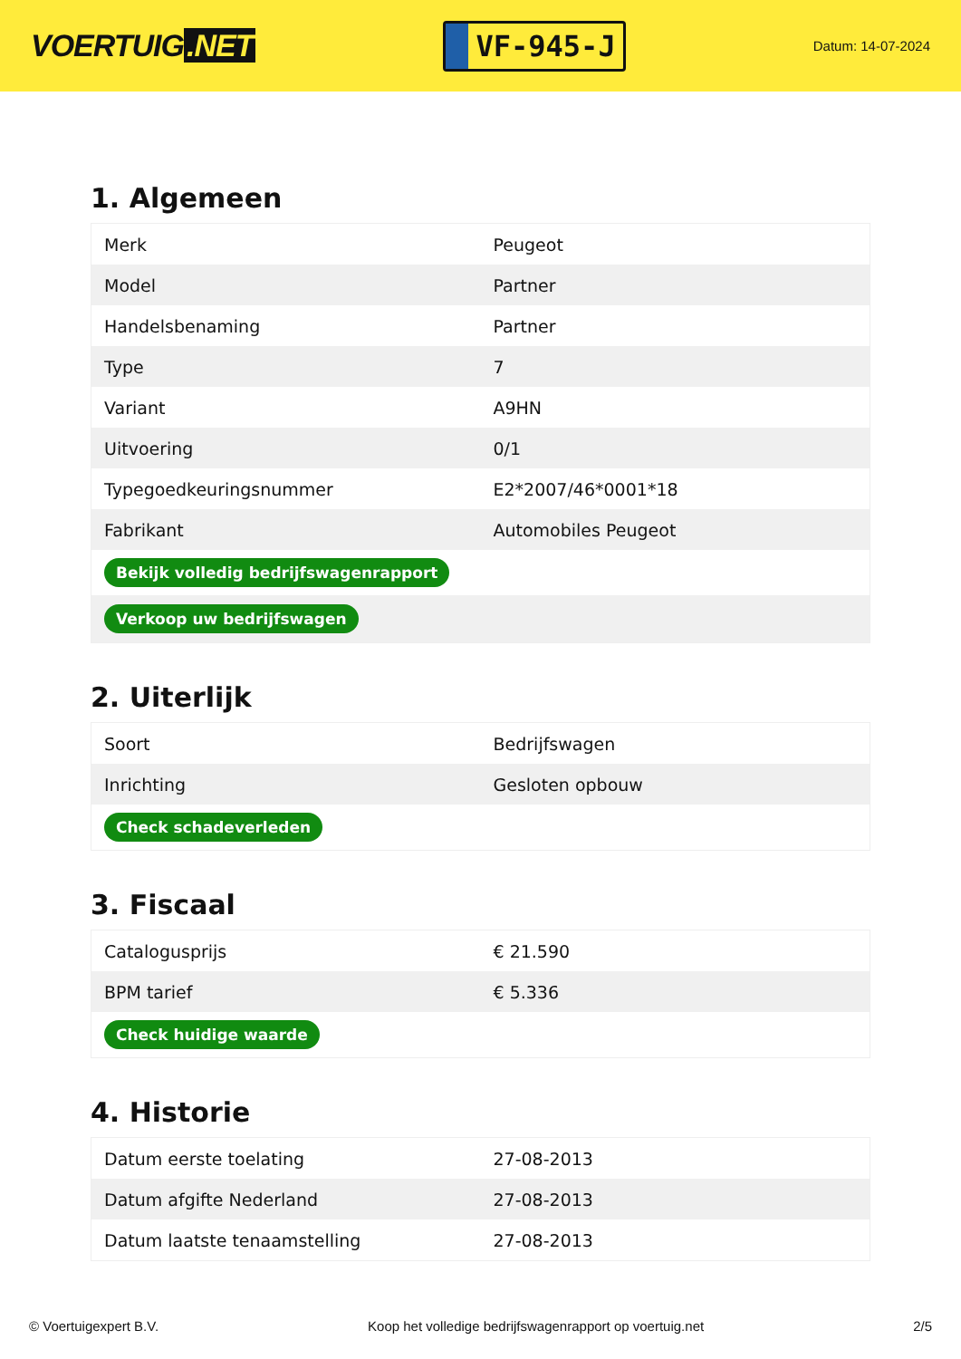VOERTUIG.NET
VF-945-J
Datum: 14-07-2024
1. Algemeen
| Merk | Peugeot |
| Model | Partner |
| Handelsbenaming | Partner |
| Type | 7 |
| Variant | A9HN |
| Uitvoering | 0/1 |
| Typegoedkeuringsnummer | E2*2007/46*0001*18 |
| Fabrikant | Automobiles Peugeot |
| Bekijk volledig bedrijfswagenrapport | |
| Verkoop uw bedrijfswagen | |
2. Uiterlijk
| Soort | Bedrijfswagen |
| Inrichting | Gesloten opbouw |
| Check schadeverleden | |
3. Fiscaal
| Catalogusprijs | € 21.590 |
| BPM tarief | € 5.336 |
| Check huidige waarde | |
4. Historie
| Datum eerste toelating | 27-08-2013 |
| Datum afgifte Nederland | 27-08-2013 |
| Datum laatste tenaamstelling | 27-08-2013 |
© Voertuigexpert B.V. Koop het volledige bedrijfswagenrapport op voertuig.net 2/5